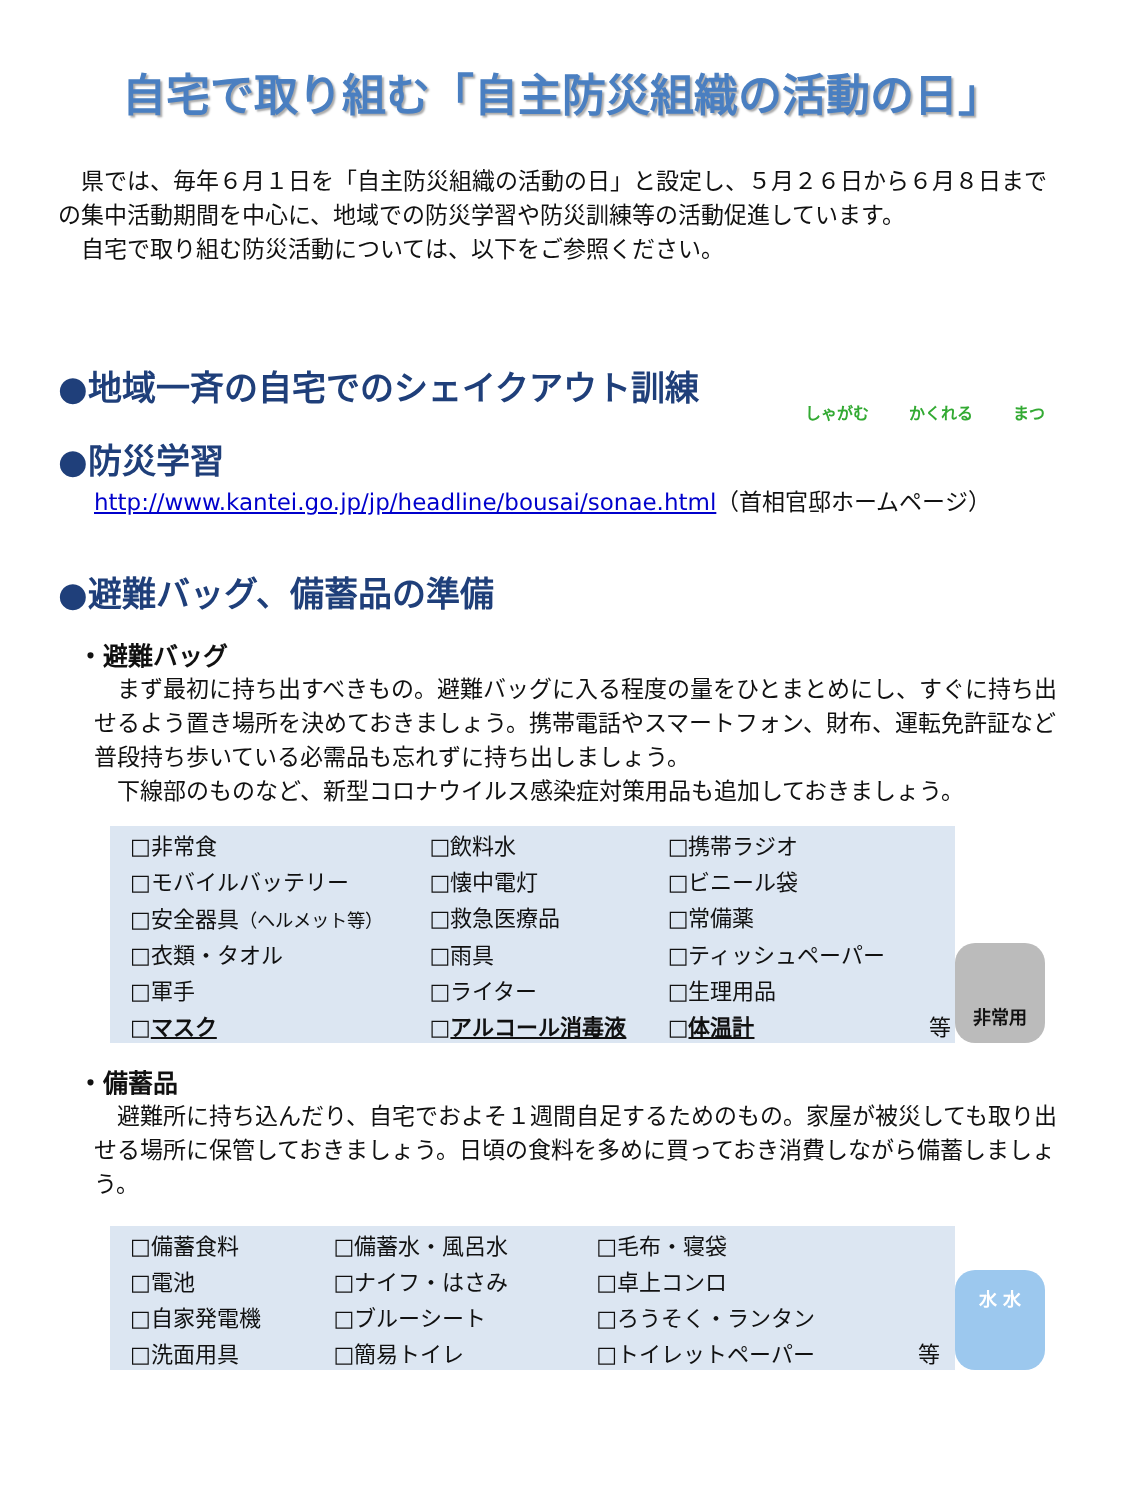自宅で取り組む「自主防災組織の活動の日」
県では、毎年６月１日を「自主防災組織の活動の日」と設定し、５月２６日から６月８日までの集中活動期間を中心に、地域での防災学習や防災訓練等の活動促進しています。
自宅で取り組む防災活動については、以下をご参照ください。
●地域一斉の自宅でのシェイクアウト訓練
しゃがむ かくれる まつ
●防災学習
http://www.kantei.go.jp/jp/headline/bousai/sonae.html（首相官邸ホームページ）
●避難バッグ、備蓄品の準備
・避難バッグ
まず最初に持ち出すべきもの。避難バッグに入る程度の量をひとまとめにし、すぐに持ち出せるよう置き場所を決めておきましょう。携帯電話やスマートフォン、財布、運転免許証など普段持ち歩いている必需品も忘れずに持ち出しましょう。
下線部のものなど、新型コロナウイルス感染症対策用品も追加しておきましょう。
| □非常食 | □飲料水 | □携帯ラジオ | |
| □モバイルバッテリー | □懐中電灯 | □ビニール袋 | |
| □安全器具 （ヘルメット等） | □救急医療品 | □常備薬 | |
| □衣類・タオル | □雨具 | □ティッシュペーパー | |
| □軍手 | □ライター | □生理用品 | |
| □ マスク | □ アルコール消毒液 | □ 体温計 | 等 |
非常用
・備蓄品
避難所に持ち込んだり、自宅でおよそ１週間自足するためのもの。家屋が被災しても取り出せる場所に保管しておきましょう。日頃の食料を多めに買っておき消費しながら備蓄しましょう。
| □備蓄食料 | □備蓄水・風呂水 | □毛布・寝袋 | |
| □電池 | □ナイフ・はさみ | □卓上コンロ | |
| □自家発電機 | □ブルーシート | □ろうそく・ランタン | |
| □洗面用具 | □簡易トイレ | □トイレットペーパー | 等 |
水 水